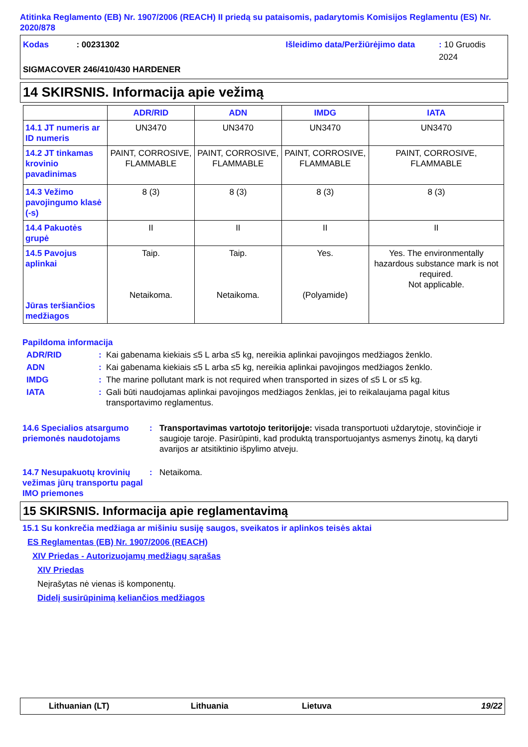Atitinka Reglamento (EB) Nr. 1907/2006 (REACH) II priedą su pataisomis, padarytomis Komisijos Reglamentu (ES) Nr. 2020/878
Kodas: 00231302 Išleidimo data/Peržiūrėjimo data: 10 Gruodis 2024
SIGMACOVER 246/410/430 HARDENER
14 SKIRSNIS. Informacija apie vežimą
| | ADR/RID | ADN | IMDG | IATA |
| --- | --- | --- | --- | --- |
| 14.1 JT numeris ar ID numeris | UN3470 | UN3470 | UN3470 | UN3470 |
| 14.2 JT tinkamas krovinio pavadinimas | PAINT, CORROSIVE, FLAMMABLE | PAINT, CORROSIVE, FLAMMABLE | PAINT, CORROSIVE, FLAMMABLE | PAINT, CORROSIVE, FLAMMABLE |
| 14.3 Vežimo pavojingumo klasė (-s) | 8 (3) | 8 (3) | 8 (3) | 8 (3) |
| 14.4 Pakuotės grupė | II | II | II | II |
| 14.5 Pavojus aplinkai Jūras teršiančios medžiagos | Taip. Netaikoma. | Taip. Netaikoma. | Yes. (Polyamide) | Yes. The environmentally hazardous substance mark is not required. Not applicable. |
Papildoma informacija
ADR/RID: Kai gabenama kiekiais ≤5 L arba ≤5 kg, nereikia aplinkai pavojingos medžiagos ženklo.
ADN: Kai gabenama kiekiais ≤5 L arba ≤5 kg, nereikia aplinkai pavojingos medžiagos ženklo.
IMDG: The marine pollutant mark is not required when transported in sizes of ≤5 L or ≤5 kg.
IATA: Gali būti naudojamas aplinkai pavojingos medžiagos ženklas, jei to reikalaujama pagal kitus transportavimo reglamentus.
14.6 Specialios atsargumo priemonės naudotojams: Transportavimas vartotojo teritorijoje: visada transportuoti uždarytoje, stovinčioje ir saugioje taroje. Pasirūpinti, kad produktą transportuojantys asmenys žinotų, ką daryti avarijos ar atsitiktinio išpylimo atveju.
14.7 Nesupakuotų krovinių vežimas jūrų transportu pagal IMO priemones: Netaikoma.
15 SKIRSNIS. Informacija apie reglamentavimą
15.1 Su konkrečia medžiaga ar mišiniu susiję saugos, sveikatos ir aplinkos teisės aktai
ES Reglamentas (EB) Nr. 1907/2006 (REACH)
XIV Priedas - Autorizuojamų medžiagų sąrašas
XIV Priedas
Neįrašytas nė vienas iš komponentų.
Didelį susirūpinimą keliančios medžiagos
Lithuanian (LT) Lithuania Lietuva 19/22